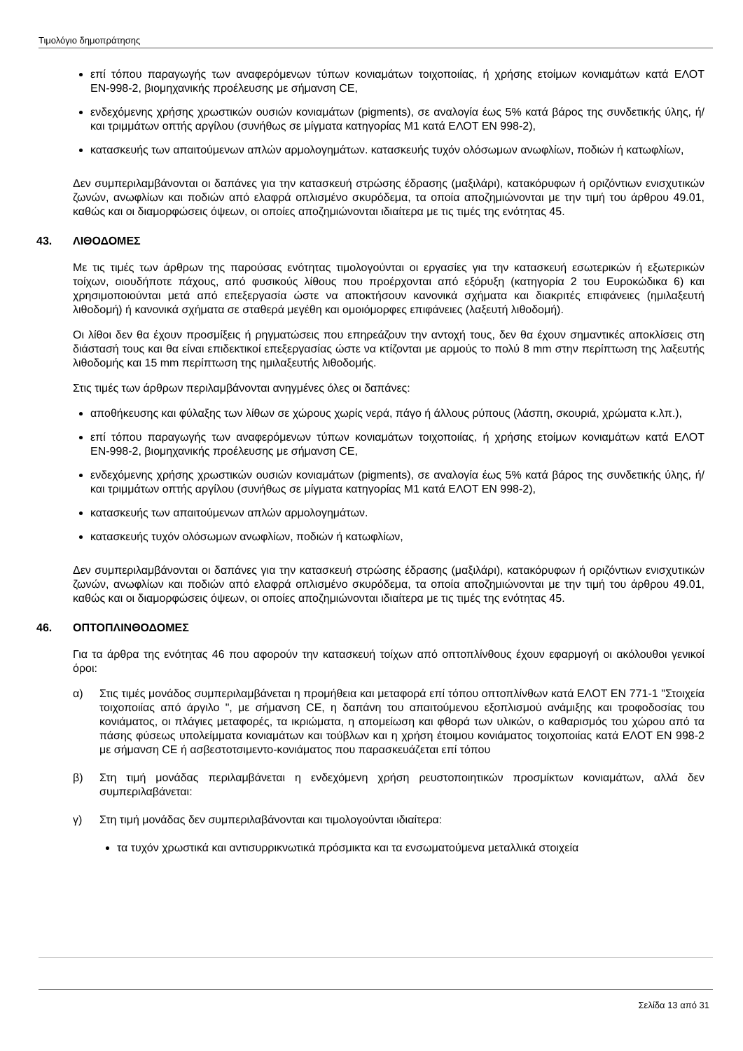Τιμολόγιο δημοπράτησης
επί τόπου παραγωγής των αναφερόμενων τύπων κονιαμάτων τοιχοποιίας, ή χρήσης ετοίμων κονιαμάτων κατά ΕΛΟΤ ΕΝ-998-2, βιομηχανικής προέλευσης με σήμανση CE,
ενδεχόμενης χρήσης χρωστικών ουσιών κονιαμάτων (pigments), σε αναλογία έως 5% κατά βάρος της συνδετικής ύλης, ή/και τριμμάτων οπτής αργίλου (συνήθως σε μίγματα κατηγορίας Μ1 κατά ΕΛΟΤ ΕΝ 998-2),
κατασκευής των απαιτούμενων απλών αρμολογημάτων. κατασκευής τυχόν ολόσωμων ανωφλίων, ποδιών ή κατωφλίων,
Δεν συμπεριλαμβάνονται οι δαπάνες για την κατασκευή στρώσης έδρασης (μαξιλάρι), κατακόρυφων ή οριζόντιων ενισχυτικών ζωνών, ανωφλίων και ποδιών από ελαφρά οπλισμένο σκυρόδεμα, τα οποία αποζημιώνονται με την τιμή του άρθρου 49.01, καθώς και οι διαμορφώσεις όψεων, οι οποίες αποζημιώνονται ιδιαίτερα με τις τιμές της ενότητας 45.
43. ΛΙΘΟΔΟΜΕΣ
Με τις τιμές των άρθρων της παρούσας ενότητας τιμολογούνται οι εργασίες για την κατασκευή εσωτερικών ή εξωτερικών τοίχων, οιουδήποτε πάχους, από φυσικούς λίθους που προέρχονται από εξόρυξη (κατηγορία 2 του Ευροκώδικα 6) και χρησιμοποιούνται μετά από επεξεργασία ώστε να αποκτήσουν κανονικά σχήματα και διακριτές επιφάνειες (ημιλαξευτή λιθοδομή) ή κανονικά σχήματα σε σταθερά μεγέθη και ομοιόμορφες επιφάνειες (λαξευτή λιθοδομή).
Οι λίθοι δεν θα έχουν προσμίξεις ή ρηγματώσεις που επηρεάζουν την αντοχή τους, δεν θα έχουν σημαντικές αποκλίσεις στη διάστασή τους και θα είναι επιδεκτικοί επεξεργασίας ώστε να κτίζονται με αρμούς το πολύ 8 mm στην περίπτωση της λαξευτής λιθοδομής και 15 mm περίπτωση της ημιλαξευτής λιθοδομής.
Στις τιμές των άρθρων περιλαμβάνονται ανηγμένες όλες οι δαπάνες:
αποθήκευσης και φύλαξης των λίθων σε χώρους χωρίς νερά, πάγο ή άλλους ρύπους (λάσπη, σκουριά, χρώματα κ.λπ.),
επί τόπου παραγωγής των αναφερόμενων τύπων κονιαμάτων τοιχοποιίας, ή χρήσης ετοίμων κονιαμάτων κατά ΕΛΟΤ ΕΝ-998-2, βιομηχανικής προέλευσης με σήμανση CE,
ενδεχόμενης χρήσης χρωστικών ουσιών κονιαμάτων (pigments), σε αναλογία έως 5% κατά βάρος της συνδετικής ύλης, ή/και τριμμάτων οπτής αργίλου (συνήθως σε μίγματα κατηγορίας Μ1 κατά ΕΛΟΤ ΕΝ 998-2),
κατασκευής των απαιτούμενων απλών αρμολογημάτων.
κατασκευής τυχόν ολόσωμων ανωφλίων, ποδιών ή κατωφλίων,
Δεν συμπεριλαμβάνονται οι δαπάνες για την κατασκευή στρώσης έδρασης (μαξιλάρι), κατακόρυφων ή οριζόντιων ενισχυτικών ζωνών, ανωφλίων και ποδιών από ελαφρά οπλισμένο σκυρόδεμα, τα οποία αποζημιώνονται με την τιμή του άρθρου 49.01, καθώς και οι διαμορφώσεις όψεων, οι οποίες αποζημιώνονται ιδιαίτερα με τις τιμές της ενότητας 45.
46. ΟΠΤΟΠΛΙΝΘΟΔΟΜΕΣ
Για τα άρθρα της ενότητας 46 που αφορούν την κατασκευή τοίχων από οπτοπλίνθους έχουν εφαρμογή οι ακόλουθοι γενικοί όροι:
α) Στις τιμές μονάδος συμπεριλαμβάνεται η προμήθεια και μεταφορά επί τόπου οπτοπλίνθων κατά ΕΛΟΤ ΕΝ 771-1 "Στοιχεία τοιχοποιίας από άργιλο ", με σήμανση CE, η δαπάνη του απαιτούμενου εξοπλισμού ανάμιξης και τροφοδοσίας του κονιάματος, οι πλάγιες μεταφορές, τα ικριώματα, η απομείωση και φθορά των υλικών, ο καθαρισμός του χώρου από τα πάσης φύσεως υπολείμματα κονιαμάτων και τούβλων και η χρήση έτοιμου κονιάματος τοιχοποιίας κατά ΕΛΟΤ ΕΝ 998-2 με σήμανση CE ή ασβεστοτσιμεντο-κονιάματος που παρασκευάζεται επί τόπου
β) Στη τιμή μονάδας περιλαμβάνεται η ενδεχόμενη χρήση ρευστοποιητικών προσμίκτων κονιαμάτων, αλλά δεν συμπεριλαβάνεται:
γ) Στη τιμή μονάδας δεν συμπεριλαβάνονται και τιμολογούνται ιδιαίτερα:
τα τυχόν χρωστικά και αντισυρρικνωτικά πρόσμικτα και τα ενσωματούμενα μεταλλικά στοιχεία
Σελίδα 13 από 31